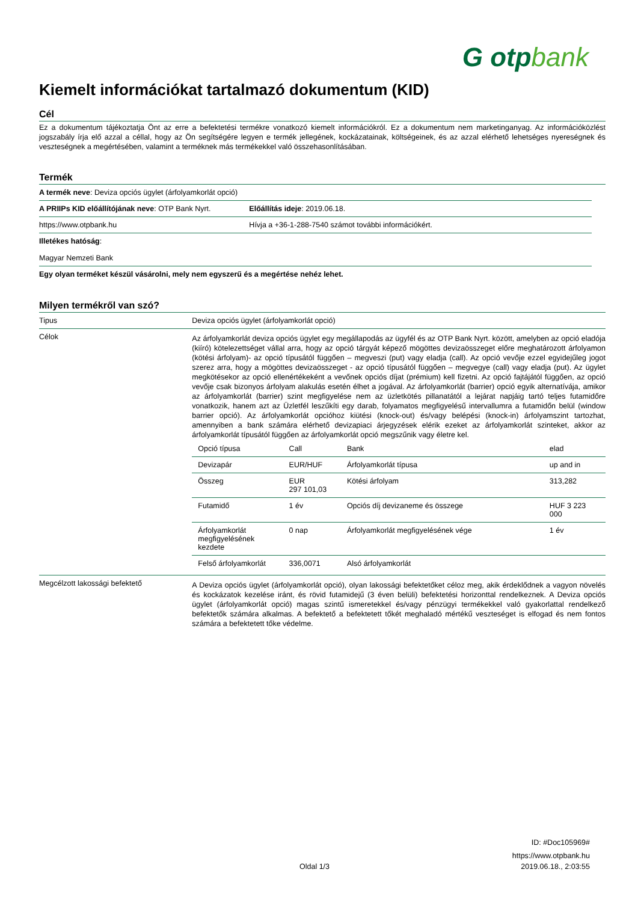G otpbank
Kiemelt információkat tartalmazó dokumentum (KID)
Cél
Ez a dokumentum tájékoztatja Önt az erre a befektetési termékre vonatkozó kiemelt információkról. Ez a dokumentum nem marketinganyag. Az információközlést jogszabály írja elő azzal a céllal, hogy az Ön segítségére legyen e termék jellegének, kockázatainak, költségeinek, és az azzal elérhető lehetséges nyereségnek és veszteségnek a megértésében, valamint a terméknek más termékekkel való összehasonlításában.
Termék
| A termék neve : Deviza opciós ügylet (árfolyamkorlát opció) | |
| A PRIIPs KID előállítójának neve : OTP Bank Nyrt. | Előállítás ideje : 2019.06.18. |
| https://www.otpbank.hu | Hívja a +36-1-288-7540 számot további információkért. |
| Illetékes hatóság : Magyar Nemzeti Bank | |
| Egy olyan terméket készül vásárolni, mely nem egyszerű és a megértése nehéz lehet. | |
Milyen termékről van szó?
| Tipus | Deviza opciós ügylet (árfolyamkorlát opció) |
| Célok | Az árfolyamkorlát deviza opciós ügylet egy megállapodás az ügyfél és az OTP Bank Nyrt. között, amelyben az opció eladója (kiíró) kötelezettséget vállal arra, hogy az opció tárgyát képező mögöttes devizaösszeget előre meghatározott árfolyamon (kötési árfolyam)- az opció típusától függően – megveszi (put) vagy eladja (call). Az opció vevője ezzel egyidejűleg jogot szerez arra, hogy a mögöttes devizaösszeget - az opció típusától függően – megvegye (call) vagy eladja (put). Az ügylet megkötésekor az opció ellenértékeként a vevőnek opciós díjat (prémium) kell fizetni. Az opció fajtájától függően, az opció vevője csak bizonyos árfolyam alakulás esetén élhet a jogával. Az árfolyamkorlát (barrier) opció egyik alternatívája, amikor az árfolyamkorlát (barrier) szint megfigyelése nem az üzletkötés pillanatától a lejárat napjáig tartó teljes futamidőre vonatkozik, hanem azt az Üzletfél leszűkíti egy darab, folyamatos megfigyelésű intervallumra a futamidőn belül (window barrier opció). Az árfolyamkorlát opcióhoz kiütési (knock-out) és/vagy belépési (knock-in) árfolyamszint tartozhat, amennyiben a bank számára elérhető devizapiaci árjegyzések elérik ezeket az árfolyamkorlát szinteket, akkor az árfolyamkorlát típusától függően az árfolyamkorlát opció megszűnik vagy életre kel. / Opció típusa / Call / Bank / elad / / Devizapár / EUR/HUF / Árfolyamkorlát típusa / up and in / / Összeg / EUR 297 101,03 / Kötési árfolyam / 313,282 / / Futamidő / 1 év / Opciós díj devizaneme és összege / HUF 3 223 000 / / Árfolyamkorlát megfigyelésének kezdete / 0 nap / Árfolyamkorlát megfigyelésének vége / 1 év / / Felső árfolyamkorlát / 336,0071 / Alsó árfolyamkorlát / / |
| Megcélzott lakossági befektető | A Deviza opciós ügylet (árfolyamkorlát opció), olyan lakossági befektetőket céloz meg, akik érdeklődnek a vagyon növelés és kockázatok kezelése iránt, és rövid futamidejű (3 éven belüli) befektetési horizonttal rendelkeznek. A Deviza opciós ügylet (árfolyamkorlát opció) magas szintű ismeretekkel és/vagy pénzügyi termékekkel való gyakorlattal rendelkező befektetők számára alkalmas. A befektető a befektetett tőkét meghaladó mértékű veszteséget is elfogad és nem fontos számára a befektetett tőke védelme. |
ID: #Doc105969#
https://www.otpbank.hu
Oldal 1/3 2019.06.18., 2:03:55